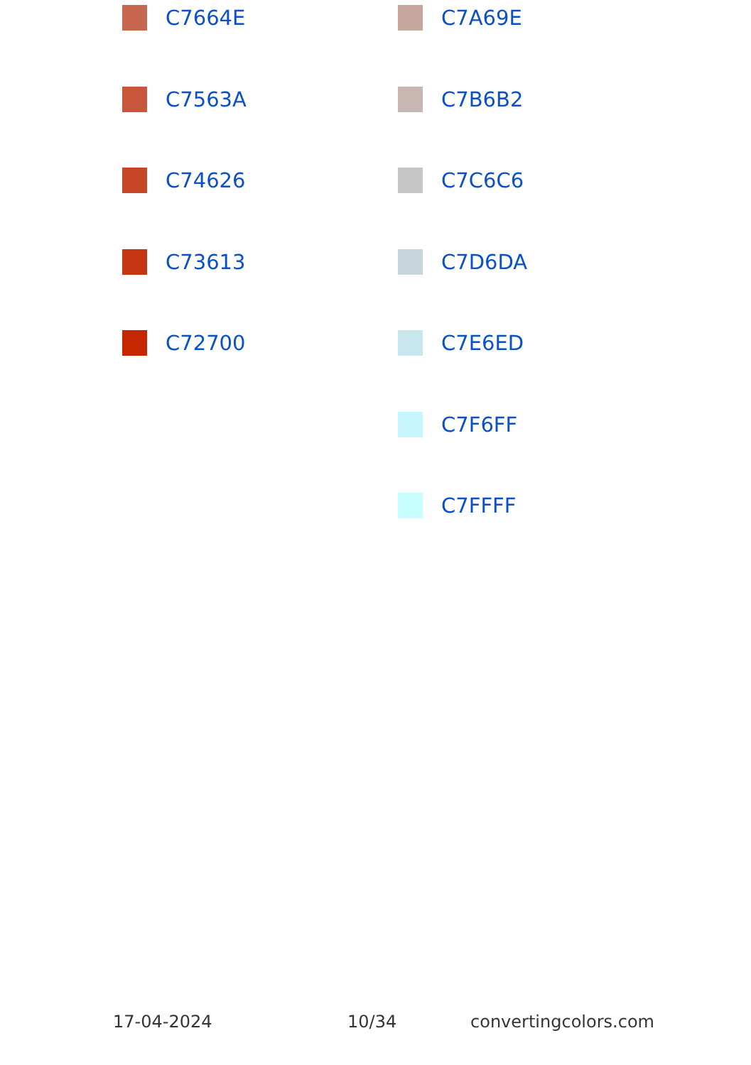C7664E
C7563A
C74626
C73613
C72700
C7A69E
C7B6B2
C7C6C6
C7D6DA
C7E6ED
C7F6FF
C7FFFF
17-04-2024 10/34 convertingcolors.com